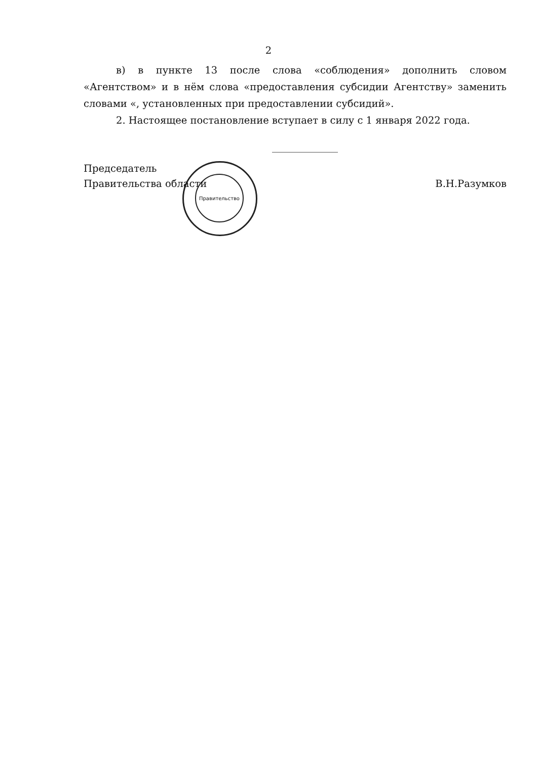2
в) в пункте 13 после слова «соблюдения» дополнить словом «Агентством» и в нём слова «предоставления субсидии Агентству» заменить словами «, установленных при предоставлении субсидий».
2. Настоящее постановление вступает в силу с 1 января 2022 года.
Правительство
Председатель
Правительства области
В.Н.Разумков